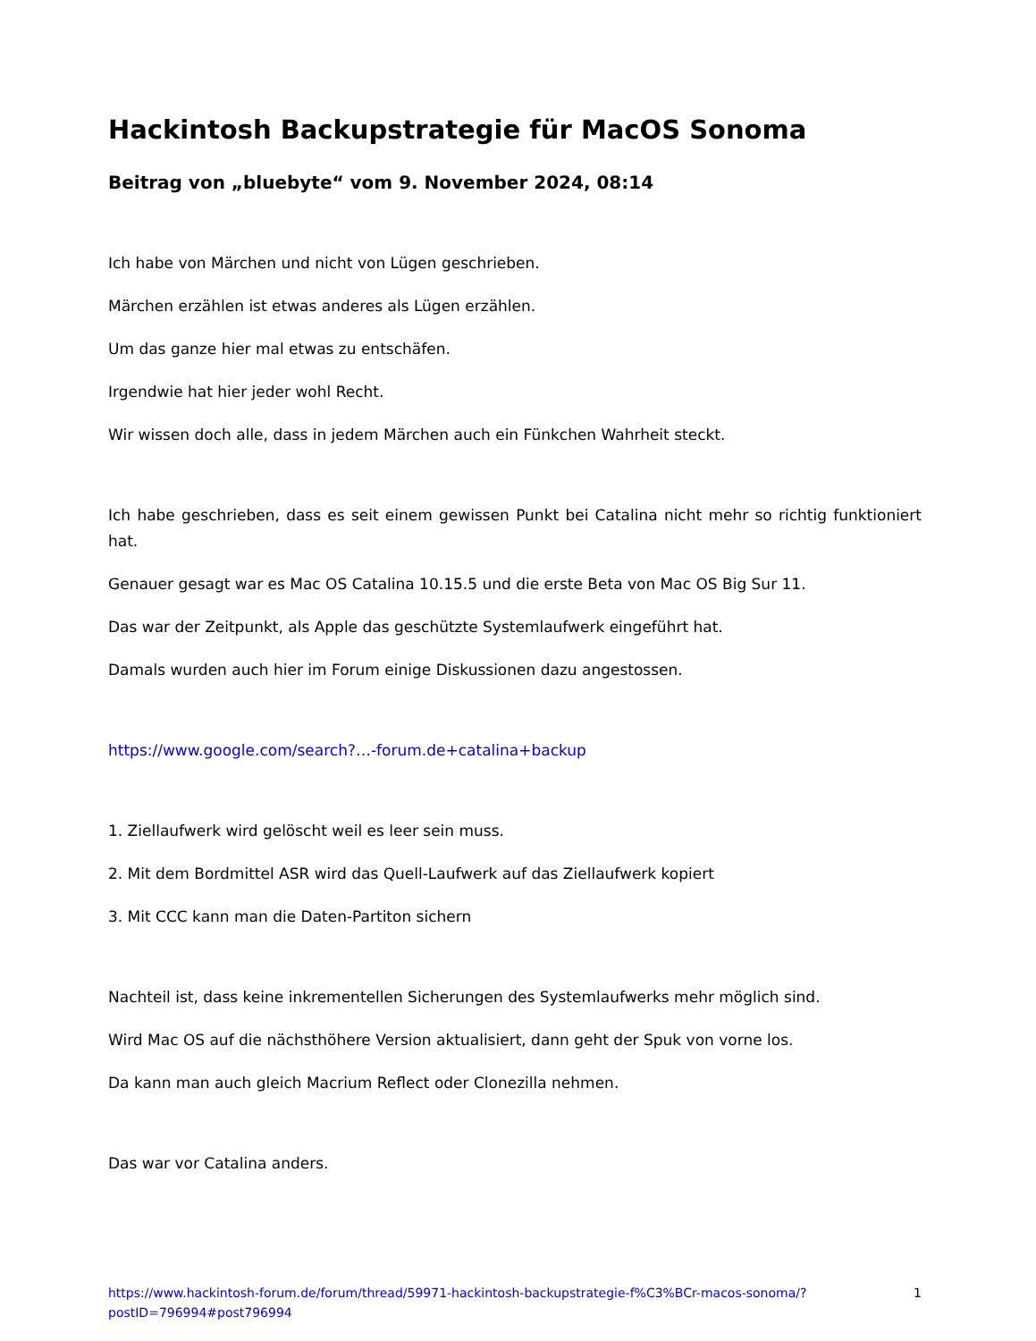Hackintosh Backupstrategie für MacOS Sonoma
Beitrag von „bluebyte“ vom 9. November 2024, 08:14
Ich habe von Märchen und nicht von Lügen geschrieben.
Märchen erzählen ist etwas anderes als Lügen erzählen.
Um das ganze hier mal etwas zu entschäfen.
Irgendwie hat hier jeder wohl Recht.
Wir wissen doch alle, dass in jedem Märchen auch ein Fünkchen Wahrheit steckt.
Ich habe geschrieben, dass es seit einem gewissen Punkt bei Catalina nicht mehr so richtig funktioniert hat.
Genauer gesagt war es Mac OS Catalina 10.15.5 und die erste Beta von Mac OS Big Sur 11.
Das war der Zeitpunkt, als Apple das geschützte Systemlaufwerk eingeführt hat.
Damals wurden auch hier im Forum einige Diskussionen dazu angestossen.
https://www.google.com/search?…-forum.de+catalina+backup
1. Ziellaufwerk wird gelöscht weil es leer sein muss.
2. Mit dem Bordmittel ASR wird das Quell-Laufwerk auf das Ziellaufwerk kopiert
3. Mit CCC kann man die Daten-Partiton sichern
Nachteil ist, dass keine inkrementellen Sicherungen des Systemlaufwerks mehr möglich sind.
Wird Mac OS auf die nächsthöhere Version aktualisiert, dann geht der Spuk von vorne los.
Da kann man auch gleich Macrium Reflect oder Clonezilla nehmen.
Das war vor Catalina anders.
https://www.hackintosh-forum.de/forum/thread/59971-hackintosh-backupstrategie-f%C3%BCr-macos-sonoma/?postID=796994#post796994 1